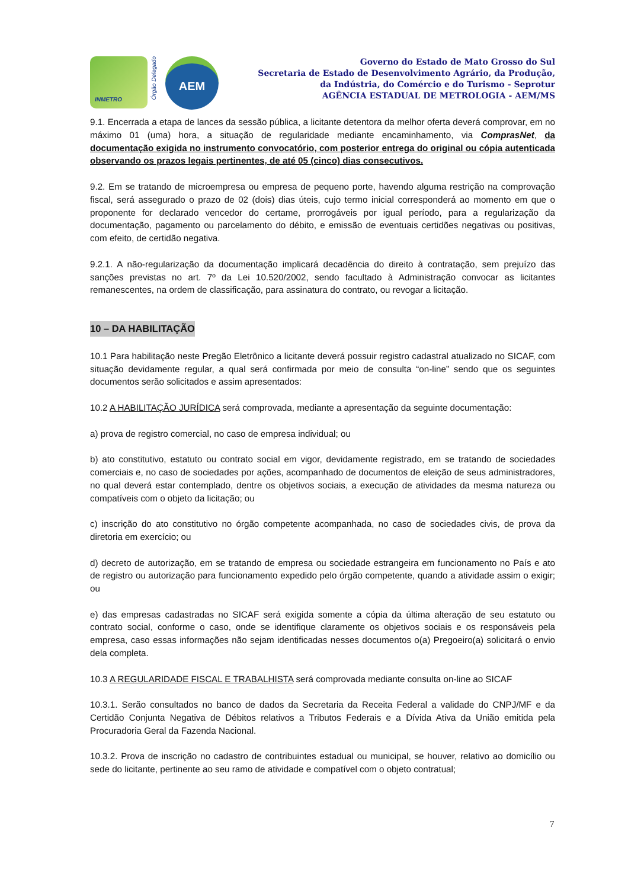INMETRO
Órgão Delegado
AEM
Governo do Estado de Mato Grosso do Sul
Secretaria de Estado de Desenvolvimento Agrário, da Produção,
da Indústria, do Comércio e do Turismo - Seprotur
AGÊNCIA ESTADUAL DE METROLOGIA - AEM/MS
9.1. Encerrada a etapa de lances da sessão pública, a licitante detentora da melhor oferta deverá comprovar, em no máximo 01 (uma) hora, a situação de regularidade mediante encaminhamento, via ComprasNet, da documentação exigida no instrumento convocatório, com posterior entrega do original ou cópia autenticada observando os prazos legais pertinentes, de até 05 (cinco) dias consecutivos.
9.2. Em se tratando de microempresa ou empresa de pequeno porte, havendo alguma restrição na comprovação fiscal, será assegurado o prazo de 02 (dois) dias úteis, cujo termo inicial corresponderá ao momento em que o proponente for declarado vencedor do certame, prorrogáveis por igual período, para a regularização da documentação, pagamento ou parcelamento do débito, e emissão de eventuais certidões negativas ou positivas, com efeito, de certidão negativa.
9.2.1. A não-regularização da documentação implicará decadência do direito à contratação, sem prejuízo das sanções previstas no art. 7º da Lei 10.520/2002, sendo facultado à Administração convocar as licitantes remanescentes, na ordem de classificação, para assinatura do contrato, ou revogar a licitação.
10 – DA HABILITAÇÃO
10.1 Para habilitação neste Pregão Eletrônico a licitante deverá possuir registro cadastral atualizado no SICAF, com situação devidamente regular, a qual será confirmada por meio de consulta “on-line” sendo que os seguintes documentos serão solicitados e assim apresentados:
10.2 A HABILITAÇÃO JURÍDICA será comprovada, mediante a apresentação da seguinte documentação:
a) prova de registro comercial, no caso de empresa individual; ou
b) ato constitutivo, estatuto ou contrato social em vigor, devidamente registrado, em se tratando de sociedades comerciais e, no caso de sociedades por ações, acompanhado de documentos de eleição de seus administradores, no qual deverá estar contemplado, dentre os objetivos sociais, a execução de atividades da mesma natureza ou compatíveis com o objeto da licitação; ou
c) inscrição do ato constitutivo no órgão competente acompanhada, no caso de sociedades civis, de prova da diretoria em exercício; ou
d) decreto de autorização, em se tratando de empresa ou sociedade estrangeira em funcionamento no País e ato de registro ou autorização para funcionamento expedido pelo órgão competente, quando a atividade assim o exigir; ou
e) das empresas cadastradas no SICAF será exigida somente a cópia da última alteração de seu estatuto ou contrato social, conforme o caso, onde se identifique claramente os objetivos sociais e os responsáveis pela empresa, caso essas informações não sejam identificadas nesses documentos o(a) Pregoeiro(a) solicitará o envio dela completa.
10.3 A REGULARIDADE FISCAL E TRABALHISTA será comprovada mediante consulta on-line ao SICAF
10.3.1. Serão consultados no banco de dados da Secretaria da Receita Federal a validade do CNPJ/MF e da Certidão Conjunta Negativa de Débitos relativos a Tributos Federais e a Dívida Ativa da União emitida pela Procuradoria Geral da Fazenda Nacional.
10.3.2. Prova de inscrição no cadastro de contribuintes estadual ou municipal, se houver, relativo ao domicílio ou sede do licitante, pertinente ao seu ramo de atividade e compatível com o objeto contratual;
7